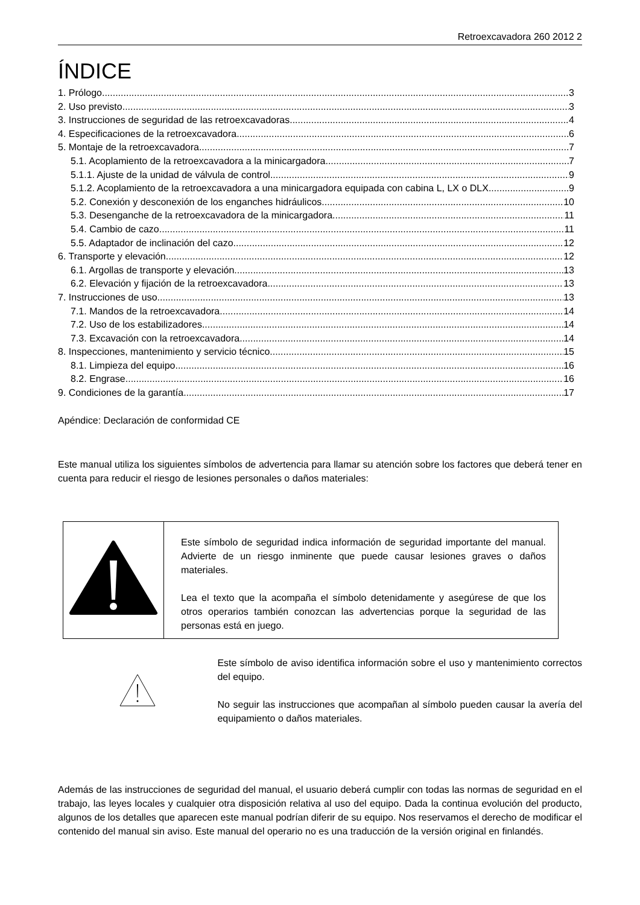Retroexcavadora 260 2012 2
ÍNDICE
1. Prólogo 3
2. Uso previsto 3
3. Instrucciones de seguridad de las retroexcavadoras 4
4. Especificaciones de la retroexcavadora 6
5. Montaje de la retroexcavadora 7
5.1. Acoplamiento de la retroexcavadora a la minicargadora 7
5.1.1. Ajuste de la unidad de válvula de control 9
5.1.2. Acoplamiento de la retroexcavadora a una minicargadora equipada con cabina L, LX o DLX 9
5.2. Conexión y desconexión de los enganches hidráulicos 10
5.3. Desenganche de la retroexcavadora de la minicargadora 11
5.4. Cambio de cazo 11
5.5. Adaptador de inclinación del cazo 12
6. Transporte y elevación 12
6.1. Argollas de transporte y elevación 13
6.2. Elevación y fijación de la retroexcavadora 13
7. Instrucciones de uso 13
7.1. Mandos de la retroexcavadora 14
7.2. Uso de los estabilizadores 14
7.3. Excavación con la retroexcavadora 14
8. Inspecciones, mantenimiento y servicio técnico 15
8.1. Limpieza del equipo 16
8.2. Engrase 16
9. Condiciones de la garantía 17
Apéndice: Declaración de conformidad CE
Este manual utiliza los siguientes símbolos de advertencia para llamar su atención sobre los factores que deberá tener en cuenta para reducir el riesgo de lesiones personales o daños materiales:
| | Este símbolo de seguridad indica información de seguridad importante del manual. Advierte de un riesgo inminente que puede causar lesiones graves o daños materiales. Lea el texto que la acompaña el símbolo detenidamente y asegúrese de que los otros operarios también conozcan las advertencias porque la seguridad de las personas está en juego. |
Este símbolo de aviso identifica información sobre el uso y mantenimiento correctos del equipo.
No seguir las instrucciones que acompañan al símbolo pueden causar la avería del equipamiento o daños materiales.
Además de las instrucciones de seguridad del manual, el usuario deberá cumplir con todas las normas de seguridad en el trabajo, las leyes locales y cualquier otra disposición relativa al uso del equipo. Dada la continua evolución del producto, algunos de los detalles que aparecen este manual podrían diferir de su equipo. Nos reservamos el derecho de modificar el contenido del manual sin aviso. Este manual del operario no es una traducción de la versión original en finlandés.